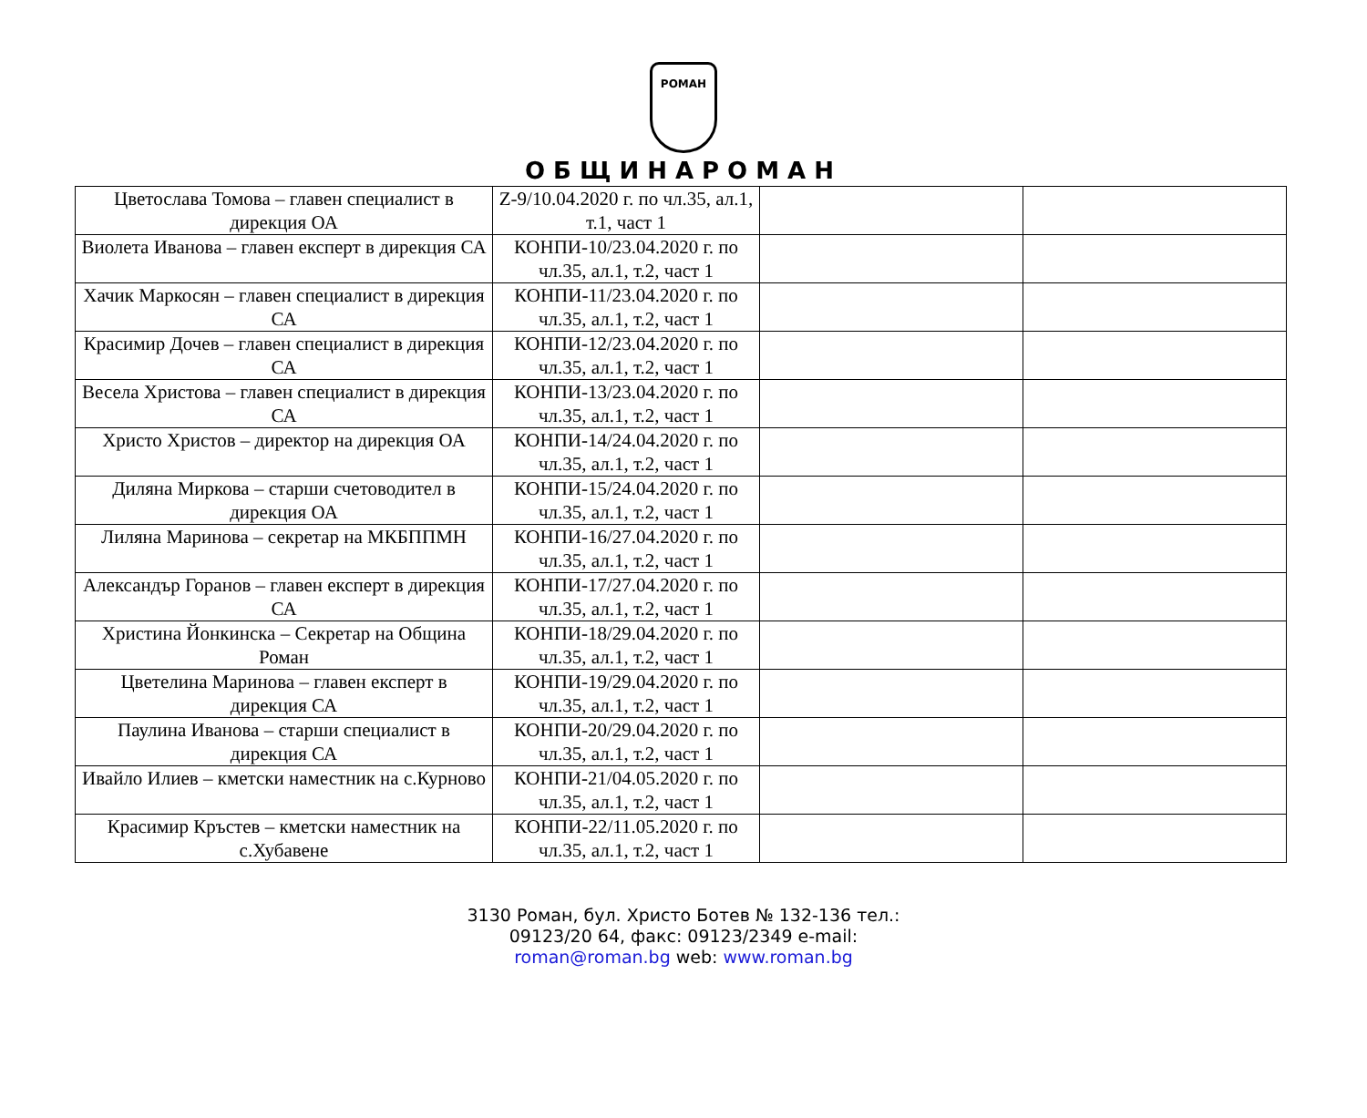РОМАН
ОБЩИНАРОМАН
| Цветослава Томова – главен специалист в дирекция ОА | Z-9/10.04.2020 г. по чл.35, ал.1, т.1, част 1 | | |
| Виолета Иванова – главен експерт в дирекция СА | КОНПИ-10/23.04.2020 г. по чл.35, ал.1, т.2, част 1 | | |
| Хачик Маркосян – главен специалист в дирекция СА | КОНПИ-11/23.04.2020 г. по чл.35, ал.1, т.2, част 1 | | |
| Красимир Дочев – главен специалист в дирекция СА | КОНПИ-12/23.04.2020 г. по чл.35, ал.1, т.2, част 1 | | |
| Весела Христова – главен специалист в дирекция СА | КОНПИ-13/23.04.2020 г. по чл.35, ал.1, т.2, част 1 | | |
| Христо Христов – директор на дирекция ОА | КОНПИ-14/24.04.2020 г. по чл.35, ал.1, т.2, част 1 | | |
| Диляна Миркова – старши счетоводител в дирекция ОА | КОНПИ-15/24.04.2020 г. по чл.35, ал.1, т.2, част 1 | | |
| Лиляна Маринова – секретар на МКБППМН | КОНПИ-16/27.04.2020 г. по чл.35, ал.1, т.2, част 1 | | |
| Александър Горанов – главен експерт в дирекция СА | КОНПИ-17/27.04.2020 г. по чл.35, ал.1, т.2, част 1 | | |
| Христина Йонкинска – Секретар на Община Роман | КОНПИ-18/29.04.2020 г. по чл.35, ал.1, т.2, част 1 | | |
| Цветелина Маринова – главен експерт в дирекция СА | КОНПИ-19/29.04.2020 г. по чл.35, ал.1, т.2, част 1 | | |
| Паулина Иванова – старши специалист в дирекция СА | КОНПИ-20/29.04.2020 г. по чл.35, ал.1, т.2, част 1 | | |
| Ивайло Илиев – кметски наместник на с.Курново | КОНПИ-21/04.05.2020 г. по чл.35, ал.1, т.2, част 1 | | |
| Красимир Кръстев – кметски наместник на с.Хубавене | КОНПИ-22/11.05.2020 г. по чл.35, ал.1, т.2, част 1 | | |
3130 Роман, бул. Христо Ботев № 132-136 тел.:
09123/20 64, факс: 09123/2349 e-mail:
roman@roman.bg web: www.roman.bg